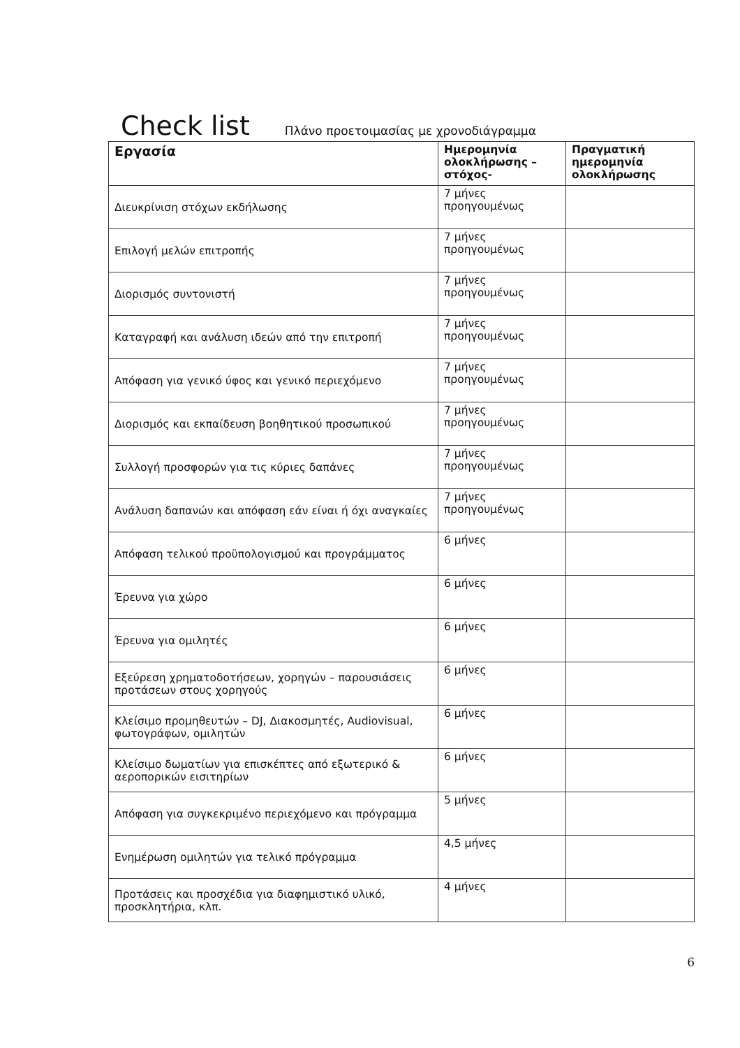Check list
Πλάνο προετοιμασίας με χρονοδιάγραμμα
| Εργασία | Ημερομηνία ολοκλήρωσης – στόχος- | Πραγματική ημερομηνία ολοκλήρωσης |
| --- | --- | --- |
| Διευκρίνιση στόχων εκδήλωσης | 7 μήνες προηγουμένως | |
| Επιλογή μελών επιτροπής | 7 μήνες προηγουμένως | |
| Διορισμός συντονιστή | 7 μήνες προηγουμένως | |
| Καταγραφή και ανάλυση ιδεών από την επιτροπή | 7 μήνες προηγουμένως | |
| Απόφαση για γενικό ύφος και γενικό περιεχόμενο | 7 μήνες προηγουμένως | |
| Διορισμός και εκπαίδευση βοηθητικού προσωπικού | 7 μήνες προηγουμένως | |
| Συλλογή προσφορών για τις κύριες δαπάνες | 7 μήνες προηγουμένως | |
| Ανάλυση δαπανών και απόφαση εάν είναι ή όχι αναγκαίες | 7 μήνες προηγουμένως | |
| Απόφαση τελικού προϋπολογισμού και προγράμματος | 6 μήνες | |
| Έρευνα για χώρο | 6 μήνες | |
| Έρευνα για ομιλητές | 6 μήνες | |
| Εξεύρεση χρηματοδοτήσεων, χορηγών – παρουσιάσεις προτάσεων στους χορηγούς | 6 μήνες | |
| Κλείσιμο προμηθευτών – DJ, Διακοσμητές, Audiovisual, φωτογράφων, ομιλητών | 6 μήνες | |
| Κλείσιμο δωματίων για επισκέπτες από εξωτερικό & αεροπορικών εισιτηρίων | 6 μήνες | |
| Απόφαση για συγκεκριμένο περιεχόμενο και πρόγραμμα | 5 μήνες | |
| Ενημέρωση ομιλητών για τελικό πρόγραμμα | 4,5 μήνες | |
| Προτάσεις και προσχέδια για διαφημιστικό υλικό, προσκλητήρια, κλπ. | 4 μήνες | |
6